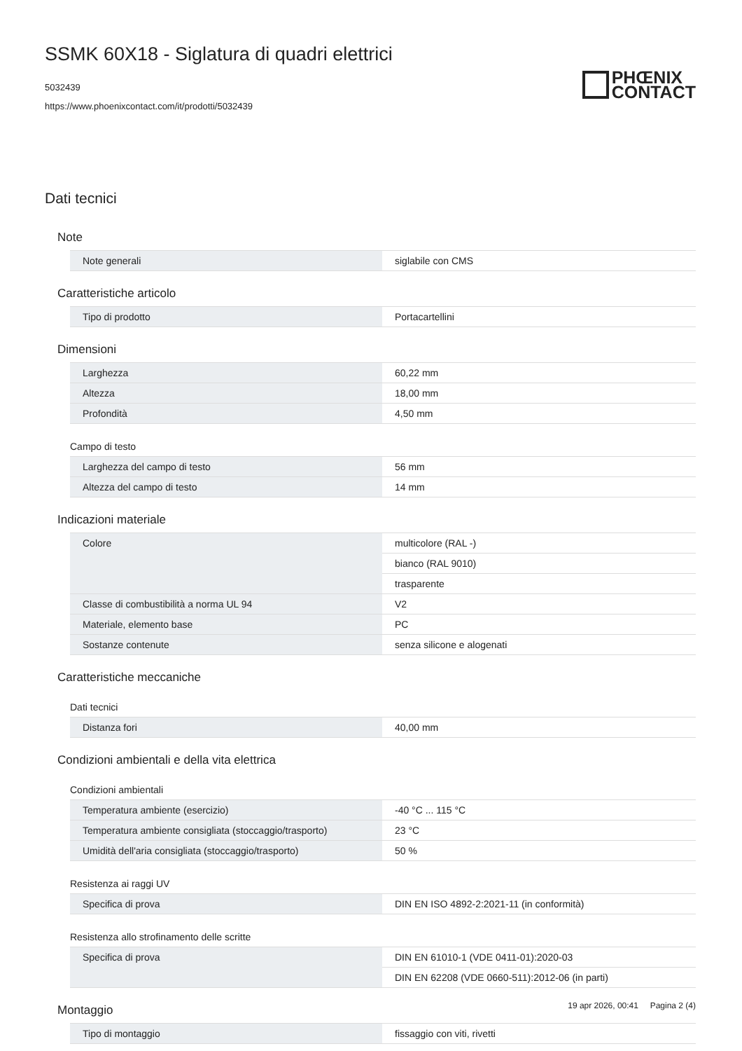SSMK 60X18 - Siglatura di quadri elettrici
5032439
https://www.phoenixcontact.com/it/prodotti/5032439
PHŒNIX
CONTACT
Dati tecnici
Note
| Note generali | siglabile con CMS |
Caratteristiche articolo
| Tipo di prodotto | Portacartellini |
Dimensioni
| Larghezza | 60,22 mm |
| Altezza | 18,00 mm |
| Profondità | 4,50 mm |
Campo di testo
| Larghezza del campo di testo | 56 mm |
| Altezza del campo di testo | 14 mm |
Indicazioni materiale
| Colore | multicolore (RAL -) |
| | bianco (RAL 9010) |
| | trasparente |
| Classe di combustibilità a norma UL 94 | V2 |
| Materiale, elemento base | PC |
| Sostanze contenute | senza silicone e alogenati |
Caratteristiche meccaniche
Dati tecnici
| Distanza fori | 40,00 mm |
Condizioni ambientali e della vita elettrica
Condizioni ambientali
| Temperatura ambiente (esercizio) | -40 °C ... 115 °C |
| Temperatura ambiente consigliata (stoccaggio/trasporto) | 23 °C |
| Umidità dell'aria consigliata (stoccaggio/trasporto) | 50 % |
Resistenza ai raggi UV
| Specifica di prova | DIN EN ISO 4892-2:2021-11 (in conformità) |
Resistenza allo strofinamento delle scritte
| Specifica di prova | DIN EN 61010-1 (VDE 0411-01):2020-03 |
| | DIN EN 62208 (VDE 0660-511):2012-06 (in parti) |
Montaggio
| Tipo di montaggio | fissaggio con viti, rivetti |
19 apr 2026, 00:41 Pagina 2 (4)